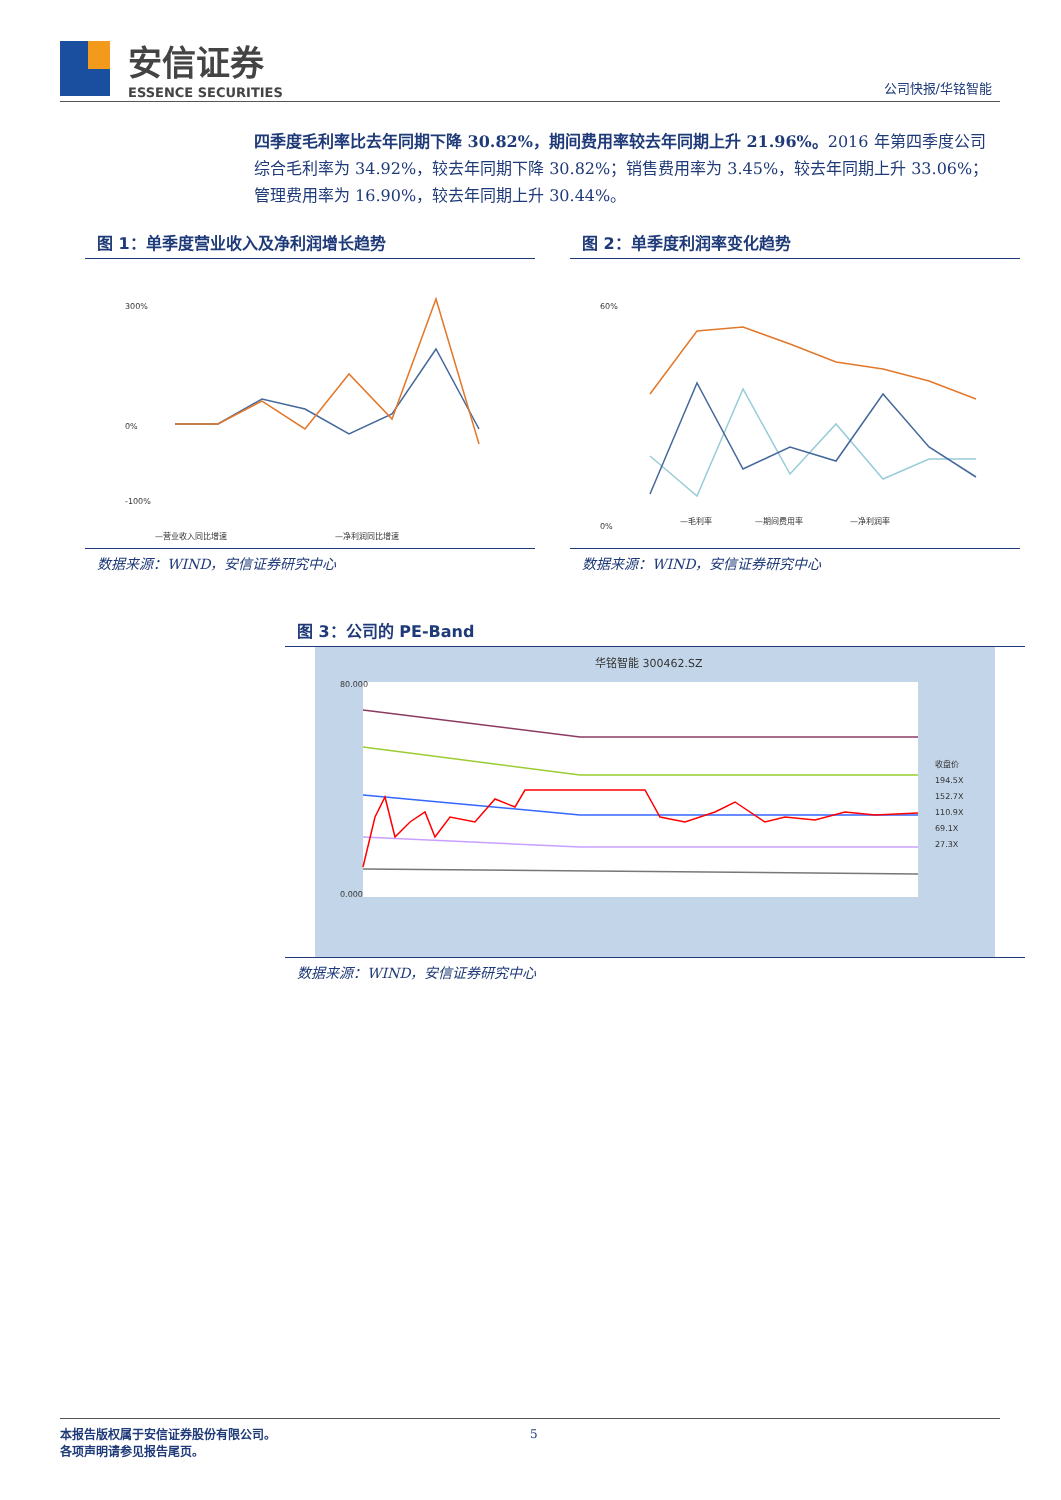安信证券
ESSENCE SECURITIES
公司快报/华铭智能
四季度毛利率比去年同期下降 30.82%，期间费用率较去年同期上升 21.96%。2016 年第四季度公司综合毛利率为 34.92%，较去年同期下降 30.82%；销售费用率为 3.45%，较去年同期上升 33.06%；管理费用率为 16.90%，较去年同期上升 30.44%。
图 1：单季度营业收入及净利润增长趋势
300%
0%
-100%
—营业收入同比增速
—净利润同比增速
数据来源：WIND，安信证券研究中心
图 2：单季度利润率变化趋势
60%
0%
—毛利率
—期间费用率
—净利润率
数据来源：WIND，安信证券研究中心
图 3：公司的 PE-Band
华铭智能 300462.SZ
80.000
0.000
收盘价
194.5X
152.7X
110.9X
69.1X
27.3X
数据来源：WIND，安信证券研究中心
5
本报告版权属于安信证券股份有限公司。
各项声明请参见报告尾页。